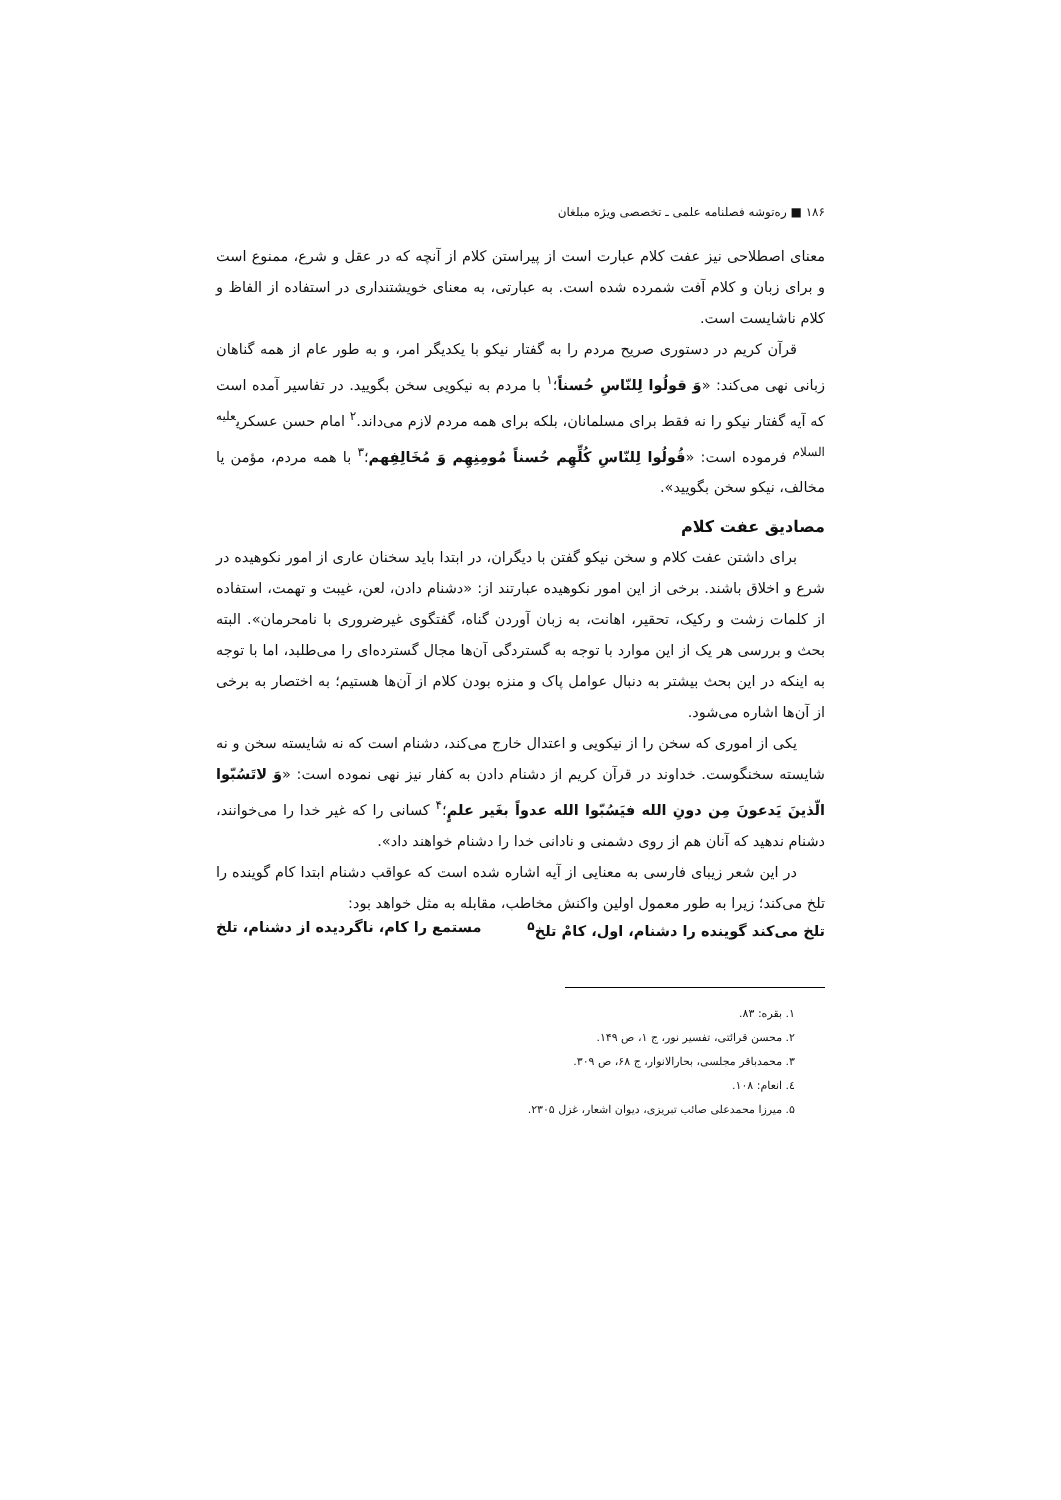۱۸۶ ■ ره‌توشه فصلنامه علمی ـ تخصصی ویژه مبلغان
معنای اصطلاحی نیز عفت کلام عبارت است از پیراستن کلام از آنچه که در عقل و شرع، ممنوع است و برای زبان و کلام آفت شمرده شده است. به عبارتی، به معنای خویشتنداری در استفاده از الفاظ و کلام ناشایست است.
قرآن کریم در دستوری صریح مردم را به گفتار نیکو با یکدیگر امر، و به طور عام از همه گناهان زبانی نهی می‌کند: «وَ قولُوا لِلنّاسِ حُسناً؛<sup>۱</sup> با مردم به نیکویی سخن بگویید. در تفاسیر آمده است که آیه گفتار نیکو را نه فقط برای مسلمانان، بلکه برای همه مردم لازم می‌داند.<sup>۲</sup> امام حسن عسکری<sup>علیه السلام</sup> فرموده است: «قُولُوا لِلنّاسِ کُلِّهِم حُسناً مُومِنِهِم وَ مُخَالِفِهم؛<sup>۳</sup> با همه مردم، مؤمن یا مخالف، نیکو سخن بگویید».
مصادیق عفت کلام
برای داشتن عفت کلام و سخن نیکو گفتن با دیگران، در ابتدا باید سخنان عاری از امور نکوهیده در شرع و اخلاق باشند. برخی از این امور نکوهیده عبارتند از: «دشنام دادن، لعن، غیبت و تهمت، استفاده از کلمات زشت و رکیک، تحقیر، اهانت، به زبان آوردن گناه، گفتگوی غیرضروری با نامحرمان». البته بحث و بررسی هر یک از این موارد با توجه به گستردگی آن‌ها مجال گسترده‌ای را می‌طلبد، اما با توجه به اینکه در این بحث بیشتر به دنبال عوامل پاک و منزه بودن کلام از آن‌ها هستیم؛ به اختصار به برخی از آن‌ها اشاره می‌شود.
یکی از اموری که سخن را از نیکویی و اعتدال خارج می‌کند، دشنام است که نه شایسته سخن و نه شایسته سخنگوست. خداوند در قرآن کریم از دشنام دادن به کفار نیز نهی نموده است: «وَ لاتَسُبّوا الّذینَ یَدعونَ مِن دونِ الله فیَسُبّوا الله عدواً بغَیر علمٍ؛<sup>۴</sup> کسانی را که غیر خدا را می‌خوانند، دشنام ندهید که آنان هم از روی دشمنی و نادانی خدا را دشنام خواهند داد».
در این شعر زیبای فارسی به معنایی از آیه اشاره شده است که عواقب دشنام ابتدا کام گوینده را تلخ می‌کند؛ زیرا به طور معمول اولین واکنش مخاطب، مقابله به مثل خواهد بود:
تلخ می‌کند گوینده را دشنام، اول، کامْ تلخ<sup>۵</sup> مستمع را کام، ناگردیده از دشنام، تلخ
۱. بقره: ۸۳.
۲. محسن قرائتی، تفسیر نور، ج ۱، ص ۱۴۹.
۳. محمدباقر مجلسی، بحارالانوار، ج ۶۸، ص ۳۰۹.
٤. انعام: ۱۰۸.
۵. میرزا محمدعلی صائب تبریزی، دیوان اشعار، غزل ۲۳۰۵.